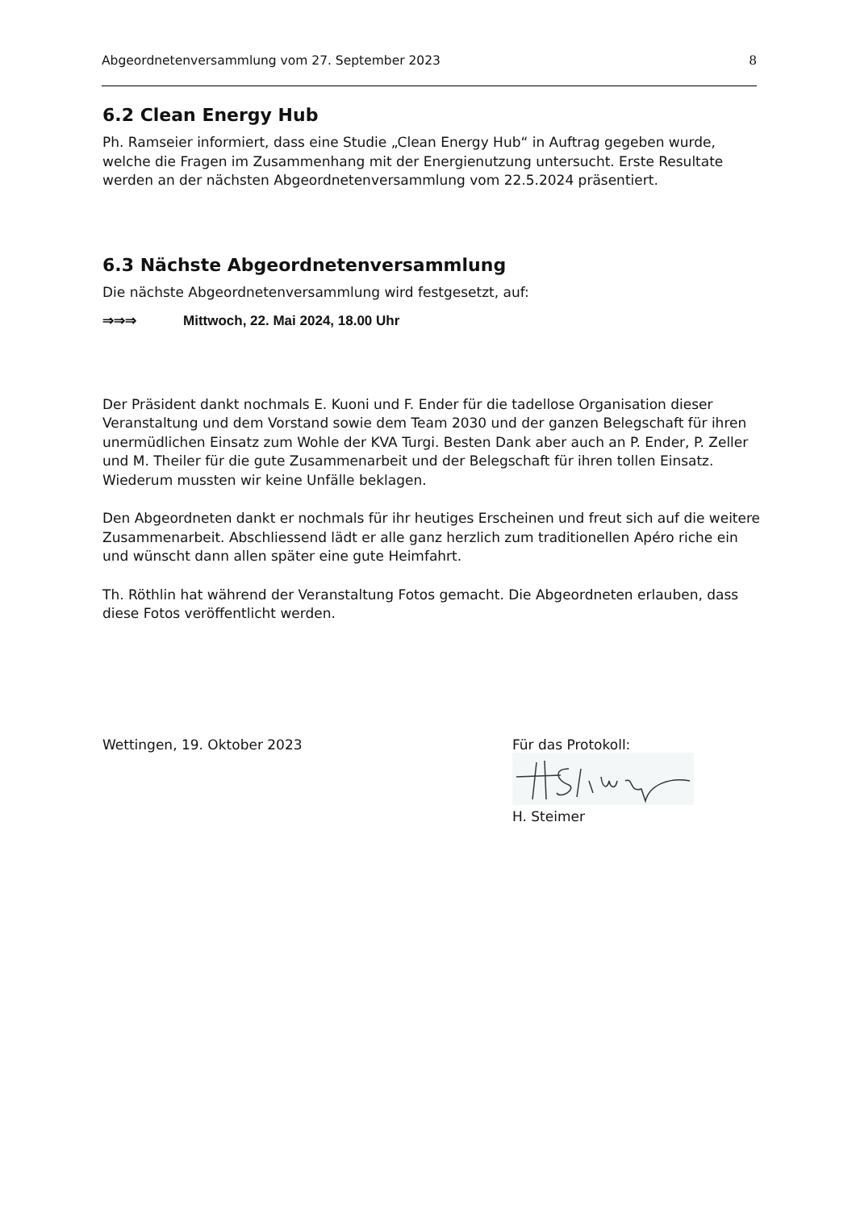Abgeordnetenversammlung vom 27. September 2023 8
6.2 Clean Energy Hub
Ph. Ramseier informiert, dass eine Studie „Clean Energy Hub“ in Auftrag gegeben wurde, welche die Fragen im Zusammenhang mit der Energienutzung untersucht. Erste Resultate werden an der nächsten Abgeordnetenversammlung vom 22.5.2024 präsentiert.
6.3 Nächste Abgeordnetenversammlung
Die nächste Abgeordnetenversammlung wird festgesetzt, auf:
⇒⇒⇒ Mittwoch, 22. Mai 2024, 18.00 Uhr
Der Präsident dankt nochmals E. Kuoni und F. Ender für die tadellose Organisation dieser Veranstaltung und dem Vorstand sowie dem Team 2030 und der ganzen Belegschaft für ihren unermüdlichen Einsatz zum Wohle der KVA Turgi. Besten Dank aber auch an P. Ender, P. Zeller und M. Theiler für die gute Zusammenarbeit und der Belegschaft für ihren tollen Einsatz. Wiederum mussten wir keine Unfälle beklagen.
Den Abgeordneten dankt er nochmals für ihr heutiges Erscheinen und freut sich auf die weitere Zusammenarbeit. Abschliessend lädt er alle ganz herzlich zum traditionellen Apéro riche ein und wünscht dann allen später eine gute Heimfahrt.
Th. Röthlin hat während der Veranstaltung Fotos gemacht. Die Abgeordneten erlauben, dass diese Fotos veröffentlicht werden.
Wettingen, 19. Oktober 2023 Für das Protokoll:
H. Steimer